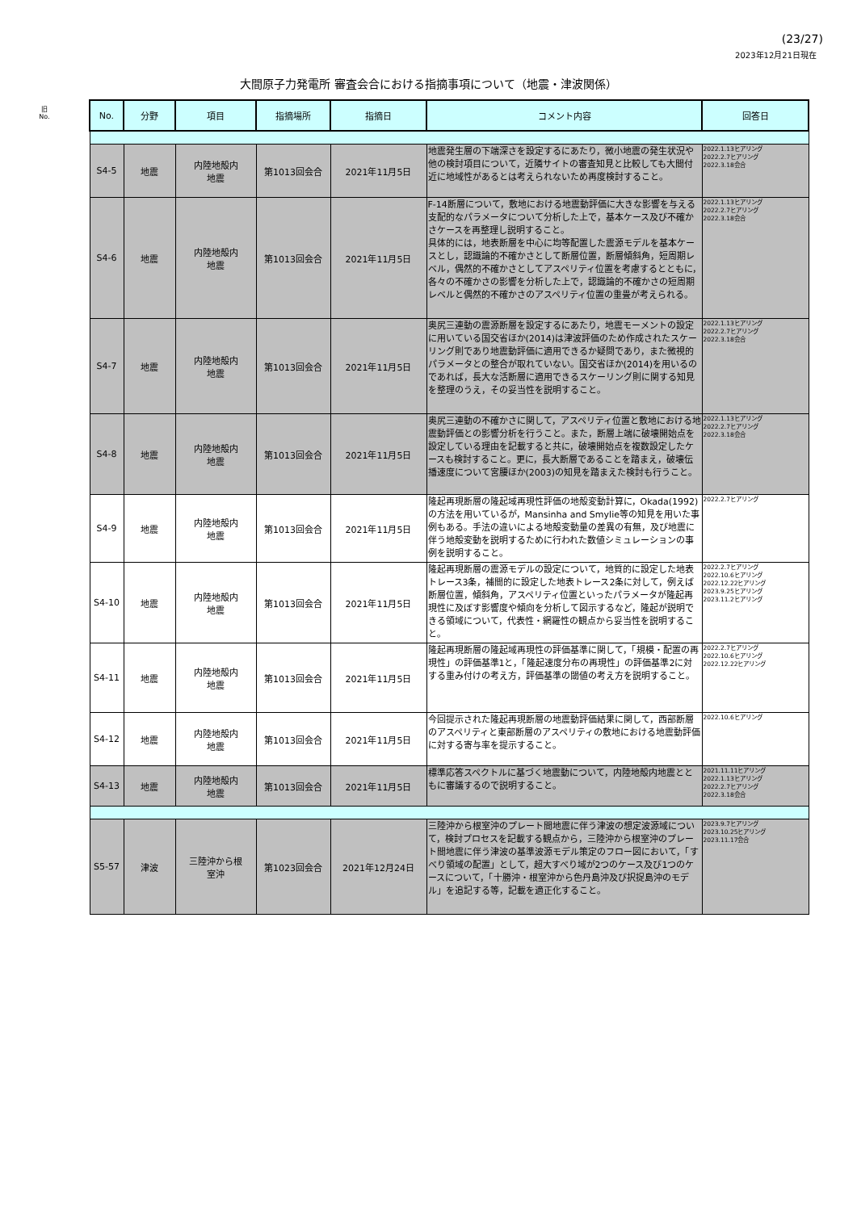(23/27)
2023年12月21日現在
大間原子力発電所 審査会合における指摘事項について（地震・津波関係）
旧
No.
| No. | 分野 | 項目 | 指摘場所 | 指摘日 | コメント内容 | 回答日 |
| --- | --- | --- | --- | --- | --- | --- |
| S4-5 | 地震 | 内陸地殻内 地震 | 第1013回会合 | 2021年11月5日 | 地震発生層の下端深さを設定するにあたり，微小地震の発生状況や他の検討項目について，近隣サイトの審査知見と比較しても大間付近に地域性があるとは考えられないため再度検討すること。 | 2022.1.13ヒアリング 2022.2.7ヒアリング 2022.3.18会合 |
| S4-6 | 地震 | 内陸地殻内 地震 | 第1013回会合 | 2021年11月5日 | F-14断層について，敷地における地震動評価に大きな影響を与える支配的なパラメータについて分析した上で，基本ケース及び不確かさケースを再整理し説明すること。 具体的には，地表断層を中心に均等配置した震源モデルを基本ケースとし，認識論的不確かさとして断層位置，断層傾斜角，短周期レベル，偶然的不確かさとしてアスペリティ位置を考慮するとともに，各々の不確かさの影響を分析した上で，認識論的不確かさの短周期レベルと偶然的不確かさのアスペリティ位置の重畳が考えられる。 | 2022.1.13ヒアリング 2022.2.7ヒアリング 2022.3.18会合 |
| S4-7 | 地震 | 内陸地殻内 地震 | 第1013回会合 | 2021年11月5日 | 奥尻三連動の震源断層を設定するにあたり，地震モーメントの設定に用いている国交省ほか(2014)は津波評価のため作成されたスケーリング則であり地震動評価に適用できるか疑問であり，また微視的パラメータとの整合が取れていない。国交省ほか(2014)を用いるのであれば，長大な活断層に適用できるスケーリング則に関する知見を整理のうえ，その妥当性を説明すること。 | 2022.1.13ヒアリング 2022.2.7ヒアリング 2022.3.18会合 |
| S4-8 | 地震 | 内陸地殻内 地震 | 第1013回会合 | 2021年11月5日 | 奥尻三連動の不確かさに関して，アスペリティ位置と敷地における地震動評価との影響分析を行うこと。また，断層上端に破壊開始点を設定している理由を記載すると共に，破壊開始点を複数設定したケースも検討すること。更に，長大断層であることを踏まえ，破壊伝播速度について宮腰ほか(2003)の知見を踏まえた検討も行うこと。 | 2022.1.13ヒアリング 2022.2.7ヒアリング 2022.3.18会合 |
| S4-9 | 地震 | 内陸地殻内 地震 | 第1013回会合 | 2021年11月5日 | 隆起再現断層の隆起域再現性評価の地殻変動計算に，Okada(1992)の方法を用いているが，Mansinha and Smylie等の知見を用いた事例もある。手法の違いによる地殻変動量の差異の有無，及び地震に伴う地殻変動を説明するために行われた数値シミュレーションの事例を説明すること。 | 2022.2.7ヒアリング |
| S4-10 | 地震 | 内陸地殻内 地震 | 第1013回会合 | 2021年11月5日 | 隆起再現断層の震源モデルの設定について，地質的に設定した地表トレース3条，補間的に設定した地表トレース2条に対して，例えば断層位置，傾斜角，アスペリティ位置といったパラメータが隆起再現性に及ぼす影響度や傾向を分析して図示するなど，隆起が説明できる領域について，代表性・網羅性の観点から妥当性を説明すること。 | 2022.2.7ヒアリング 2022.10.6ヒアリング 2022.12.22ヒアリング 2023.9.25ヒアリング 2023.11.2ヒアリング |
| S4-11 | 地震 | 内陸地殻内 地震 | 第1013回会合 | 2021年11月5日 | 隆起再現断層の隆起域再現性の評価基準に関して，「規模・配置の再現性」の評価基準1と，「隆起速度分布の再現性」の評価基準2に対する重み付けの考え方，評価基準の閾値の考え方を説明すること。 | 2022.2.7ヒアリング 2022.10.6ヒアリング 2022.12.22ヒアリング |
| S4-12 | 地震 | 内陸地殻内 地震 | 第1013回会合 | 2021年11月5日 | 今回提示された隆起再現断層の地震動評価結果に関して，西部断層のアスペリティと東部断層のアスペリティの敷地における地震動評価に対する寄与率を提示すること。 | 2022.10.6ヒアリング |
| S4-13 | 地震 | 内陸地殻内 地震 | 第1013回会合 | 2021年11月5日 | 標準応答スペクトルに基づく地震動について，内陸地殻内地震とともに審議するので説明すること。 | 2021.11.11ヒアリング 2022.1.13ヒアリング 2022.2.7ヒアリング 2022.3.18会合 |
| S5-57 | 津波 | 三陸沖から根 室沖 | 第1023回会合 | 2021年12月24日 | 三陸沖から根室沖のプレート間地震に伴う津波の想定波源域について，検討プロセスを記載する観点から，三陸沖から根室沖のプレート間地震に伴う津波の基準波源モデル策定のフロー図において，「すべり領域の配置」として，超大すべり域が2つのケース及び1つのケースについて，「十勝沖・根室沖から色丹島沖及び択捉島沖のモデル」を追記する等，記載を適正化すること。 | 2023.9.7ヒアリング 2023.10.25ヒアリング 2023.11.17会合 |